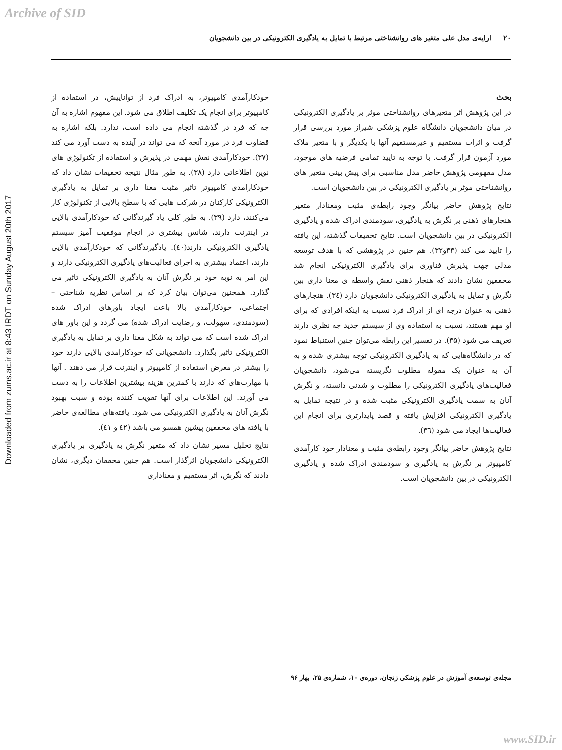Archive of SID
Downloaded from zums.ac.ir at 8:43 IRDT on Sunday August 20th 2017
۲۰ ارایه‌ی مدل علی متغیر های روانشناختی مرتبط با تمایل به یادگیری الکترونیکی در بین دانشجویان
بحث
در این پژوهش اثر متغیرهای روانشناختی موثر بر یادگیری الکترونیکی در میان دانشجویان دانشگاه علوم پزشکی شیراز مورد بررسی قرار گرفت و اثرات مستقیم و غیرمستقیم آنها با یکدیگر و با متغیر ملاک مورد آزمون قرار گرفت. با توجه به تایید تمامی فرضیه های موجود، مدل مفهومی پژوهش حاضر مدل مناسبی برای پیش بینی متغیر های روانشناختی موثر بر یادگیری الکترونیکی در بین دانشجویان است.
نتایج پژوهش حاضر بیانگر وجود رابطه‌ی مثبت ومعنادار متغیر هنجارهای ذهنی بر نگرش به یادگیری، سودمندی ادراک شده و یادگیری الکترونیکی در بین دانشجویان است. نتایج تحقیقات گذشته، این یافته را تایید می کند (۳۳و۳۲). هم چنین در پژوهشی که با هدف توسعه مدلی جهت پذیرش فناوری برای یادگیری الکترونیکی انجام شد محققین نشان دادند که هنجار ذهنی نقش واسطه ی معنا داری بین نگرش و تمایل به یادگیری الکترونیکی دانشجویان دارد (۳٤). هنجارهای ذهنی به عنوان درجه ای از ادراک فرد نسبت به اینکه افرادی که برای او مهم هستند، نسبت به استفاده وی از سیستم جدید چه نظری دارند تعریف می شود (۳۵). در تفسیر این رابطه می‌توان چنین استنباط نمود که در دانشگاه‌هایی که به یادگیری الکترونیکی توجه بیشتری شده و به آن به عنوان یک مقوله مطلوب نگریسته می‌شود، دانشجویان فعالیت‌های یادگیری الکترونیکی را مطلوب و شدنی دانسته، و نگرش آنان به سمت یادگیری الکترونیکی مثبت شده و در نتیجه تمایل به یادگیری الکترونیکی افزایش یافته و قصد پایدارتری برای انجام این فعالیت‌ها ایجاد می شود (۳٦).
نتایج پژوهش حاضر بیانگر وجود رابطه‌ی مثبت و معنادار خود کارآمدی کامپیوتر بر نگرش به یادگیری و سودمندی ادراک شده و یادگیری الکترونیکی در بین دانشجویان است.
خودکارآمدی کامپیوتر، به ادراک فرد از تواناییش، در استفاده از کامپیوتر برای انجام یک تکلیف اطلاق می شود. این مفهوم اشاره به آن چه که فرد در گذشته انجام می داده است، ندارد. بلکه اشاره به قضاوت فرد در مورد آنچه که می تواند در آینده به دست آورد می کند (۳۷). خودکارآمدی نقش مهمی در پذیرش و استفاده از تکنولوژی های نوین اطلاعاتی دارد (۳۸). به طور مثال نتیجه تحقیقات نشان داد که خودکارامدی کامپیوتر تاثیر مثبت معنا داری بر تمایل به یادگیری الکترونیکی کارکنان در شرکت هایی که با سطح بالایی از تکنولوژی کار می‌کنند، دارد (۳۹). به طور کلی یاد گیرندگانی که خودکارآمدی بالایی در اینترنت دارند، شانس بیشتری در انجام موفقیت آمیز سیستم یادگیری الکترونیکی دارند(٤٠). یادگیرندگانی که خودکارآمدی بالایی دارند، اعتماد بیشتری به اجرای فعالیت‌های یادگیری الکترونیکی دارند و این امر به نوبه خود بر نگرش آنان به یادگیری الکترونیکی تاثیر می گذارد. همچنین می‌توان بیان کرد که بر اساس نظریه شناختی – اجتماعی، خودکارآمدی بالا باعث ایجاد باورهای ادراک شده (سودمندی، سهولت، و رضایت ادراک شده) می گردد و این باور های ادراک شده است که می تواند به شکل معنا داری بر تمایل به یادگیری الکترونیکی تاثیر بگذارد. دانشجویانی که خودکارامدی بالایی دارند خود را بیشتر در معرض استفاده از کامپیوتر و اینترنت قرار می دهند . آنها با مهارت‌های که دارند با کمترین هزینه بیشترین اطلاعات را به دست می آورند. این اطلاعات برای آنها تقویت کننده بوده و سبب بهبود نگرش آنان به یادگیری الکترونیکی می شود. یافته‌های مطالعه‌ی حاضر با یافته های محققین پیشین همسو می باشد (٤٢ و ٤١).
نتایج تحلیل مسیر نشان داد که متغیر نگرش به یادگیری بر یادگیری الکترونیکی دانشجویان اثرگذار است. هم چنین محققان دیگری، نشان دادند که نگرش، اثر مستقیم و معناداری
مجله‌ی توسعه‌ی آموزش در علوم پزشکی زنجان، دوره‌ی ۱۰، شماره‌ی ۲۵، بهار ۹۶
www.SID.ir